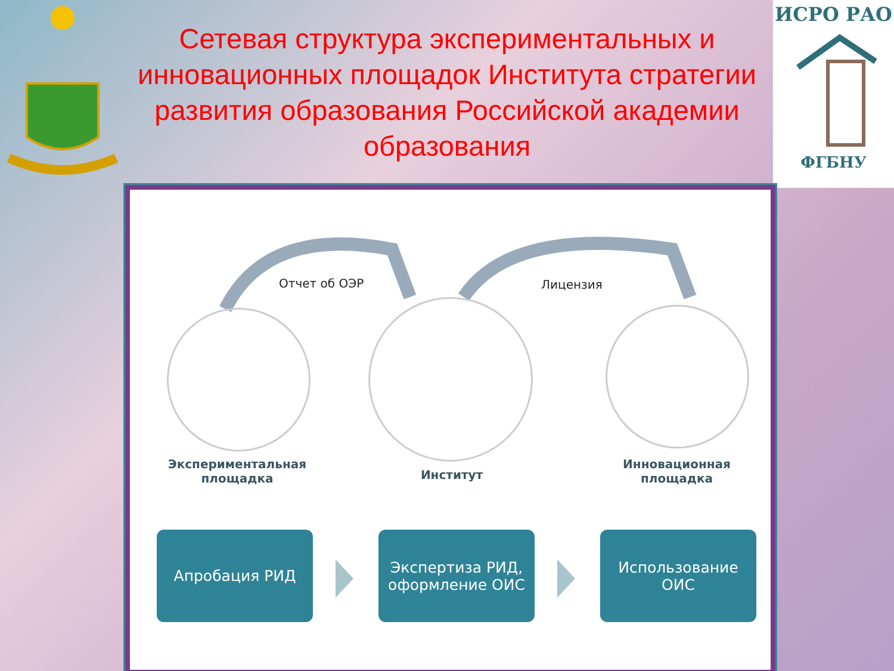ИСРО РАО
ФГБНУ
Сетевая структура экспериментальных и инновационных площадок Института стратегии развития образования Российской академии образования
Отчет об ОЭР Лицензия
Экспериментальная площадка
Институт
Инновационная площадка
Апробация РИД
Экспертиза РИД,
оформление ОИС
Использование ОИС